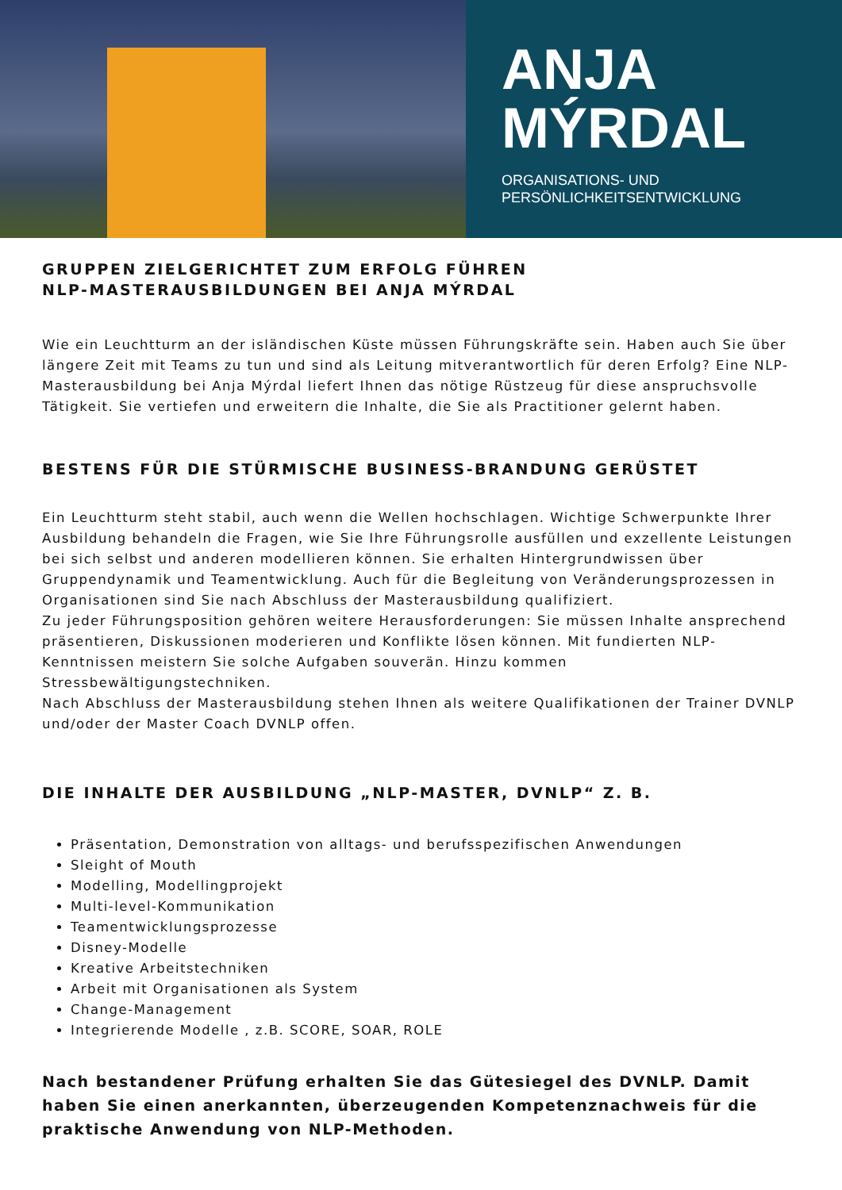ANJA
MÝRDAL
ORGANISATIONS- UND
PERSÖNLICHKEITSENTWICKLUNG
GRUPPEN ZIELGERICHTET ZUM ERFOLG FÜHREN
NLP-MASTERAUSBILDUNGEN BEI ANJA MÝRDAL
Wie ein Leuchtturm an der isländischen Küste müssen Führungskräfte sein. Haben auch Sie über längere Zeit mit Teams zu tun und sind als Leitung mitverantwortlich für deren Erfolg? Eine NLP- Masterausbildung bei Anja Mýrdal liefert Ihnen das nötige Rüstzeug für diese anspruchsvolle Tätigkeit. Sie vertiefen und erweitern die Inhalte, die Sie als Practitioner gelernt haben.
BESTENS FÜR DIE STÜRMISCHE BUSINESS-BRANDUNG GERÜSTET
Ein Leuchtturm steht stabil, auch wenn die Wellen hochschlagen. Wichtige Schwerpunkte Ihrer Ausbildung behandeln die Fragen, wie Sie Ihre Führungsrolle ausfüllen und exzellente Leistungen bei sich selbst und anderen modellieren können. Sie erhalten Hintergrundwissen über Gruppendynamik und Teamentwicklung. Auch für die Begleitung von Veränderungsprozessen in Organisationen sind Sie nach Abschluss der Masterausbildung qualifiziert.
Zu jeder Führungsposition gehören weitere Herausforderungen: Sie müssen Inhalte ansprechend präsentieren, Diskussionen moderieren und Konflikte lösen können. Mit fundierten NLP-Kenntnissen meistern Sie solche Aufgaben souverän. Hinzu kommen Stressbewältigungstechniken.
Nach Abschluss der Masterausbildung stehen Ihnen als weitere Qualifikationen der Trainer DVNLP und/oder der Master Coach DVNLP offen.
DIE INHALTE DER AUSBILDUNG „NLP-MASTER, DVNLP“ Z. B.
Präsentation, Demonstration von alltags- und berufsspezifischen Anwendungen
Sleight of Mouth
Modelling, Modellingprojekt
Multi-level-Kommunikation
Teamentwicklungsprozesse
Disney-Modelle
Kreative Arbeitstechniken
Arbeit mit Organisationen als System
Change-Management
Integrierende Modelle , z.B. SCORE, SOAR, ROLE
Nach bestandener Prüfung erhalten Sie das Gütesiegel des DVNLP. Damit haben Sie einen anerkannten, überzeugenden Kompetenznachweis für die praktische Anwendung von NLP-Methoden.